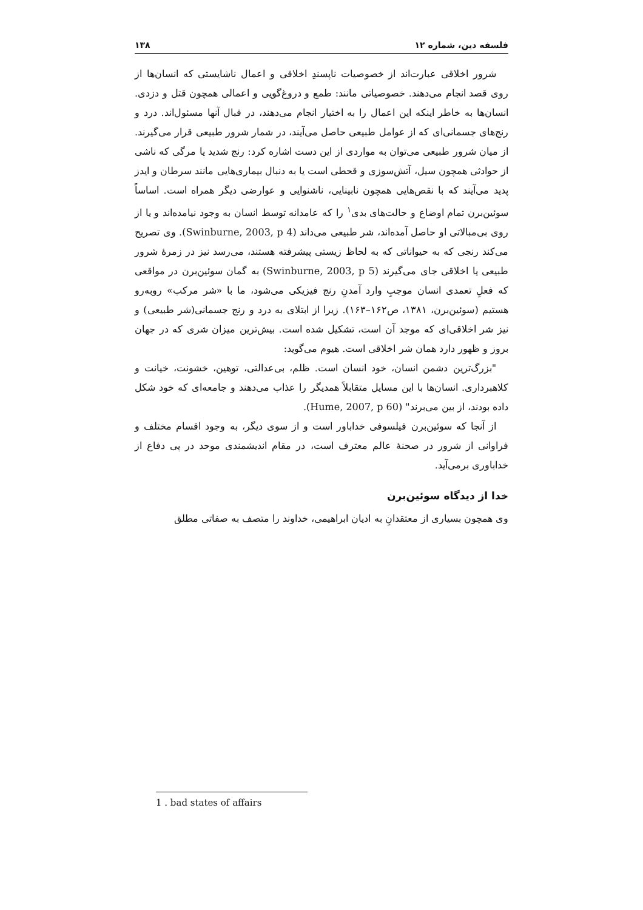فلسفه دین، شماره ۱۲ ۱۳۸
شرور اخلاقی عبارت‌اند از خصوصیات ناپسندِ اخلاقی و اعمال ناشایستی که انسان‌ها از روی قصد انجام می‌دهند. خصوصیاتی مانند: طمع و دروغ‌گویی و اعمالی همچون قتل و دزدی. انسان‌ها به خاطر اینکه این اعمال را به اختیار انجام می‌دهند، در قبال آنها مسئول‌اند. درد و رنج‌های جسمانی‌ای که از عوامل طبیعی حاصل می‌آیند، در شمار شرور طبیعی قرار می‌گیرند. از میان شرور طبیعی می‌توان به مواردی از این دست اشاره کرد: رنج شدید یا مرگی که ناشی از حوادثی همچون سیل، آتش‌سوزی و قحطی است یا به دنبال بیماری‌هایی مانند سرطان و ایدز پدید می‌آیند که با نقص‌هایی همچون نابینایی، ناشنوایی و عوارضی دیگر همراه است. اساساً سوئین‌برن تمام اوضاع و حالت‌های بدی<sup>۱</sup> را که عامدانه توسط انسان به وجود نیامده‌اند و یا از روی بی‌مبالاتی او حاصل آمده‌اند، شر طبیعی می‌داند (Swinburne, 2003, p 4). وی تصریح می‌کند رنجی که به حیواناتی که به لحاظ زیستی پیشرفته هستند، می‌رسد نیز در زمرهٔ شرور طبیعی یا اخلاقی جای می‌گیرند (Swinburne, 2003, p 5) به گمان سوئین‌برن در مواقعی که فعلِ تعمدی انسان موجبِ وارد آمدنِ رنج فیزیکی می‌شود، ما با «شر مرکب» روبه‌رو هستیم (سوئین‌برن، ۱۳۸۱، ص۱۶۲–۱۶۳). زیرا از ابتلای به درد و رنج جسمانی(شر طبیعی) و نیز شر اخلاقی‌ای که موجد آن است، تشکیل شده است. بیش‌ترین میزان شری که در جهان بروز و ظهور دارد همان شر اخلاقی است. هیوم می‌گوید:
"بزرگ‌ترین دشمن انسان، خود انسان است. ظلم، بی‌عدالتی، توهین، خشونت، خیانت و کلاهبرداری. انسان‌ها با این مسایل متقابلاً همدیگر را عذاب می‌دهند و جامعه‌ای که خود شکل داده بودند، از بین می‌برند" (Hume, 2007, p 60).
از آنجا که سوئین‌برن فیلسوفی خداباور است و از سوی دیگر، به وجود اقسام مختلف و فراوانی از شرور در صحنهٔ عالم معترف است، در مقام اندیشمندی موحد در پی دفاع از خداباوری برمی‌آید.
خدا از دیدگاه سوئین‌برن
وی همچون بسیاری از معتقدانِ به ادیان ابراهیمی، خداوند را متصف به صفاتی مطلق
1 . bad states of affairs